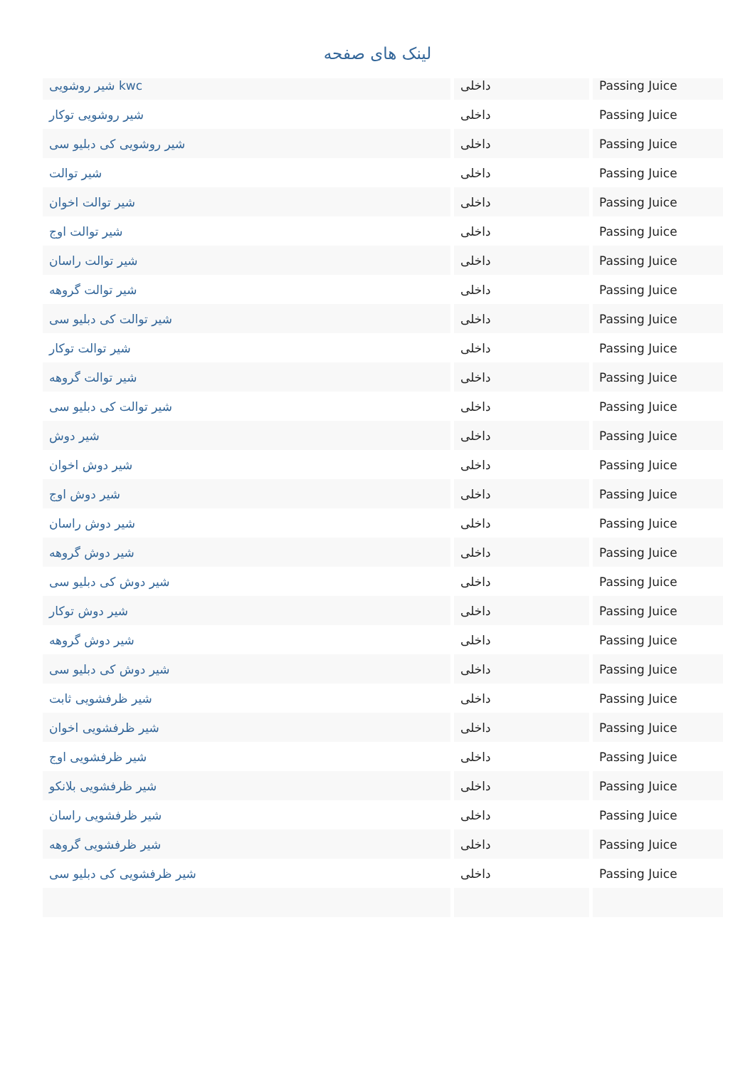لینک های صفحه
| شیر روشویی kwc | داخلی | Passing Juice |
| شیر روشویی توکار | داخلی | Passing Juice |
| شیر روشویی کی دبلیو سی | داخلی | Passing Juice |
| شیر توالت | داخلی | Passing Juice |
| شیر توالت اخوان | داخلی | Passing Juice |
| شیر توالت اوج | داخلی | Passing Juice |
| شیر توالت راسان | داخلی | Passing Juice |
| شیر توالت گروهه | داخلی | Passing Juice |
| شیر توالت کی دبلیو سی | داخلی | Passing Juice |
| شیر توالت توکار | داخلی | Passing Juice |
| شیر توالت گروهه | داخلی | Passing Juice |
| شیر توالت کی دبلیو سی | داخلی | Passing Juice |
| شیر دوش | داخلی | Passing Juice |
| شیر دوش اخوان | داخلی | Passing Juice |
| شیر دوش اوج | داخلی | Passing Juice |
| شیر دوش راسان | داخلی | Passing Juice |
| شیر دوش گروهه | داخلی | Passing Juice |
| شیر دوش کی دبلیو سی | داخلی | Passing Juice |
| شیر دوش توکار | داخلی | Passing Juice |
| شیر دوش گروهه | داخلی | Passing Juice |
| شیر دوش کی دبلیو سی | داخلی | Passing Juice |
| شیر ظرفشویی ثابت | داخلی | Passing Juice |
| شیر ظرفشویی اخوان | داخلی | Passing Juice |
| شیر ظرفشویی اوج | داخلی | Passing Juice |
| شیر ظرفشویی بلانکو | داخلی | Passing Juice |
| شیر ظرفشویی راسان | داخلی | Passing Juice |
| شیر ظرفشویی گروهه | داخلی | Passing Juice |
| شیر ظرفشویی کی دبلیو سی | داخلی | Passing Juice |